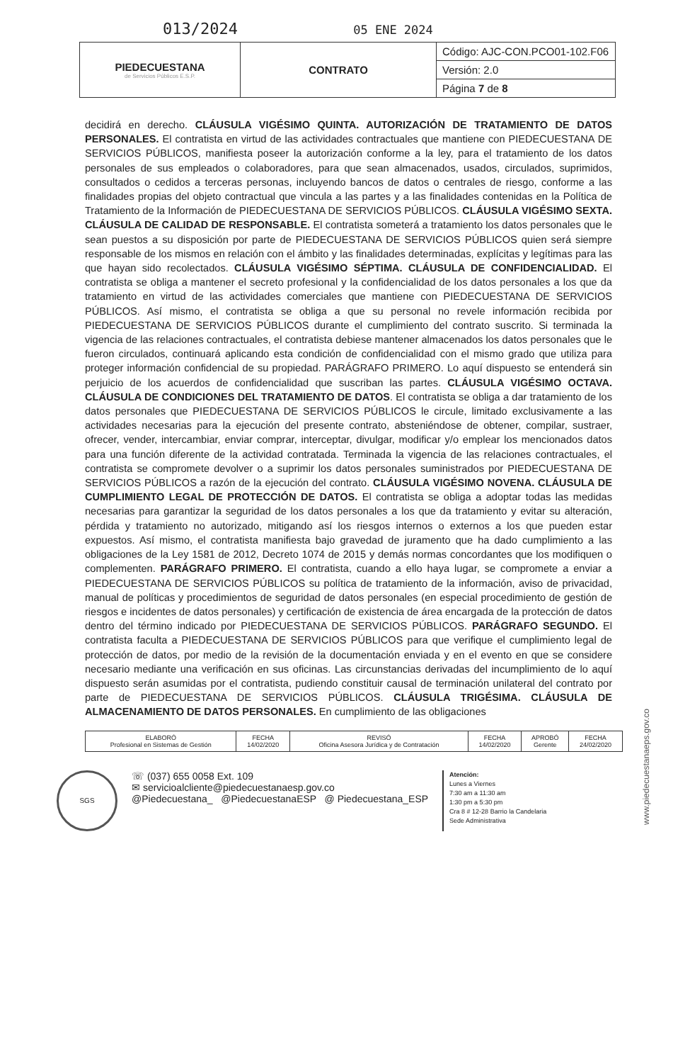013/2024 05 ENE 2024
| PIEDECUESTANA de Servicios Públicos E.S.P. | CONTRATO | Código: AJC-CON.PCO01-102.F06 |
| | | Versión: 2.0 |
| | | Página 7 de 8 |
decidirá en derecho. CLÁUSULA VIGÉSIMO QUINTA. AUTORIZACIÓN DE TRATAMIENTO DE DATOS PERSONALES. El contratista en virtud de las actividades contractuales que mantiene con PIEDECUESTANA DE SERVICIOS PÚBLICOS, manifiesta poseer la autorización conforme a la ley, para el tratamiento de los datos personales de sus empleados o colaboradores, para que sean almacenados, usados, circulados, suprimidos, consultados o cedidos a terceras personas, incluyendo bancos de datos o centrales de riesgo, conforme a las finalidades propias del objeto contractual que vincula a las partes y a las finalidades contenidas en la Política de Tratamiento de la Información de PIEDECUESTANA DE SERVICIOS PÚBLICOS. CLÁUSULA VIGÉSIMO SEXTA. CLÁUSULA DE CALIDAD DE RESPONSABLE. El contratista someterá a tratamiento los datos personales que le sean puestos a su disposición por parte de PIEDECUESTANA DE SERVICIOS PÚBLICOS quien será siempre responsable de los mismos en relación con el ámbito y las finalidades determinadas, explícitas y legítimas para las que hayan sido recolectados. CLÁUSULA VIGÉSIMO SÉPTIMA. CLÁUSULA DE CONFIDENCIALIDAD. El contratista se obliga a mantener el secreto profesional y la confidencialidad de los datos personales a los que da tratamiento en virtud de las actividades comerciales que mantiene con PIEDECUESTANA DE SERVICIOS PÚBLICOS. Así mismo, el contratista se obliga a que su personal no revele información recibida por PIEDECUESTANA DE SERVICIOS PÚBLICOS durante el cumplimiento del contrato suscrito. Si terminada la vigencia de las relaciones contractuales, el contratista debiese mantener almacenados los datos personales que le fueron circulados, continuará aplicando esta condición de confidencialidad con el mismo grado que utiliza para proteger información confidencial de su propiedad. PARÁGRAFO PRIMERO. Lo aquí dispuesto se entenderá sin perjuicio de los acuerdos de confidencialidad que suscriban las partes. CLÁUSULA VIGÉSIMO OCTAVA. CLÁUSULA DE CONDICIONES DEL TRATAMIENTO DE DATOS. El contratista se obliga a dar tratamiento de los datos personales que PIEDECUESTANA DE SERVICIOS PÚBLICOS le circule, limitado exclusivamente a las actividades necesarias para la ejecución del presente contrato, absteniéndose de obtener, compilar, sustraer, ofrecer, vender, intercambiar, enviar comprar, interceptar, divulgar, modificar y/o emplear los mencionados datos para una función diferente de la actividad contratada. Terminada la vigencia de las relaciones contractuales, el contratista se compromete devolver o a suprimir los datos personales suministrados por PIEDECUESTANA DE SERVICIOS PÚBLICOS a razón de la ejecución del contrato. CLÁUSULA VIGÉSIMO NOVENA. CLÁUSULA DE CUMPLIMIENTO LEGAL DE PROTECCIÓN DE DATOS. El contratista se obliga a adoptar todas las medidas necesarias para garantizar la seguridad de los datos personales a los que da tratamiento y evitar su alteración, pérdida y tratamiento no autorizado, mitigando así los riesgos internos o externos a los que pueden estar expuestos. Así mismo, el contratista manifiesta bajo gravedad de juramento que ha dado cumplimiento a las obligaciones de la Ley 1581 de 2012, Decreto 1074 de 2015 y demás normas concordantes que los modifiquen o complementen. PARÁGRAFO PRIMERO. El contratista, cuando a ello haya lugar, se compromete a enviar a PIEDECUESTANA DE SERVICIOS PÚBLICOS su política de tratamiento de la información, aviso de privacidad, manual de políticas y procedimientos de seguridad de datos personales (en especial procedimiento de gestión de riesgos e incidentes de datos personales) y certificación de existencia de área encargada de la protección de datos dentro del término indicado por PIEDECUESTANA DE SERVICIOS PÚBLICOS. PARÁGRAFO SEGUNDO. El contratista faculta a PIEDECUESTANA DE SERVICIOS PÚBLICOS para que verifique el cumplimiento legal de protección de datos, por medio de la revisión de la documentación enviada y en el evento en que se considere necesario mediante una verificación en sus oficinas. Las circunstancias derivadas del incumplimiento de lo aquí dispuesto serán asumidas por el contratista, pudiendo constituir causal de terminación unilateral del contrato por parte de PIEDECUESTANA DE SERVICIOS PÚBLICOS. CLÁUSULA TRIGÉSIMA. CLÁUSULA DE ALMACENAMIENTO DE DATOS PERSONALES. En cumplimiento de las obligaciones
| ELABORÓ Profesional en Sistemas de Gestión | FECHA 14/02/2020 | REVISÓ Oficina Asesora Jurídica y de Contratación | FECHA 14/02/2020 | APROBÓ Gerente | FECHA 24/02/2020 |
SGS
☏ (037) 655 0058 Ext. 109
✉ servicioalcliente@piedecuestanaesp.gov.co
@Piedecuestana_ @PiedecuestanaESP @ Piedecuestana_ESP
Atención:
Lunes a Viernes
7:30 am a 11:30 am
1:30 pm a 5:30 pm
Cra 8 # 12-28 Barrio la Candelaria
Sede Administrativa
www.piedecuestanaeps.gov.co